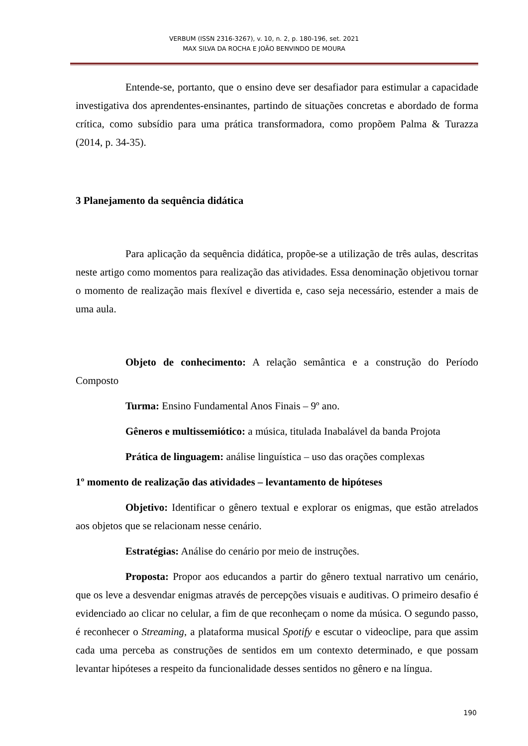VERBUM (ISSN 2316-3267), v. 10, n. 2, p. 180-196, set. 2021
MAX SILVA DA ROCHA E JOÃO BENVINDO DE MOURA
Entende-se, portanto, que o ensino deve ser desafiador para estimular a capacidade investigativa dos aprendentes-ensinantes, partindo de situações concretas e abordado de forma crítica, como subsídio para uma prática transformadora, como propõem Palma & Turazza (2014, p. 34-35).
3 Planejamento da sequência didática
Para aplicação da sequência didática, propõe-se a utilização de três aulas, descritas neste artigo como momentos para realização das atividades. Essa denominação objetivou tornar o momento de realização mais flexível e divertida e, caso seja necessário, estender a mais de uma aula.
Objeto de conhecimento: A relação semântica e a construção do Período Composto
Turma: Ensino Fundamental Anos Finais – 9º ano.
Gêneros e multissemiótico: a música, titulada Inabalável da banda Projota
Prática de linguagem: análise linguística – uso das orações complexas
1º momento de realização das atividades – levantamento de hipóteses
Objetivo: Identificar o gênero textual e explorar os enigmas, que estão atrelados aos objetos que se relacionam nesse cenário.
Estratégias: Análise do cenário por meio de instruções.
Proposta: Propor aos educandos a partir do gênero textual narrativo um cenário, que os leve a desvendar enigmas através de percepções visuais e auditivas. O primeiro desafio é evidenciado ao clicar no celular, a fim de que reconheçam o nome da música. O segundo passo, é reconhecer o Streaming, a plataforma musical Spotify e escutar o videoclipe, para que assim cada uma perceba as construções de sentidos em um contexto determinado, e que possam levantar hipóteses a respeito da funcionalidade desses sentidos no gênero e na língua.
190